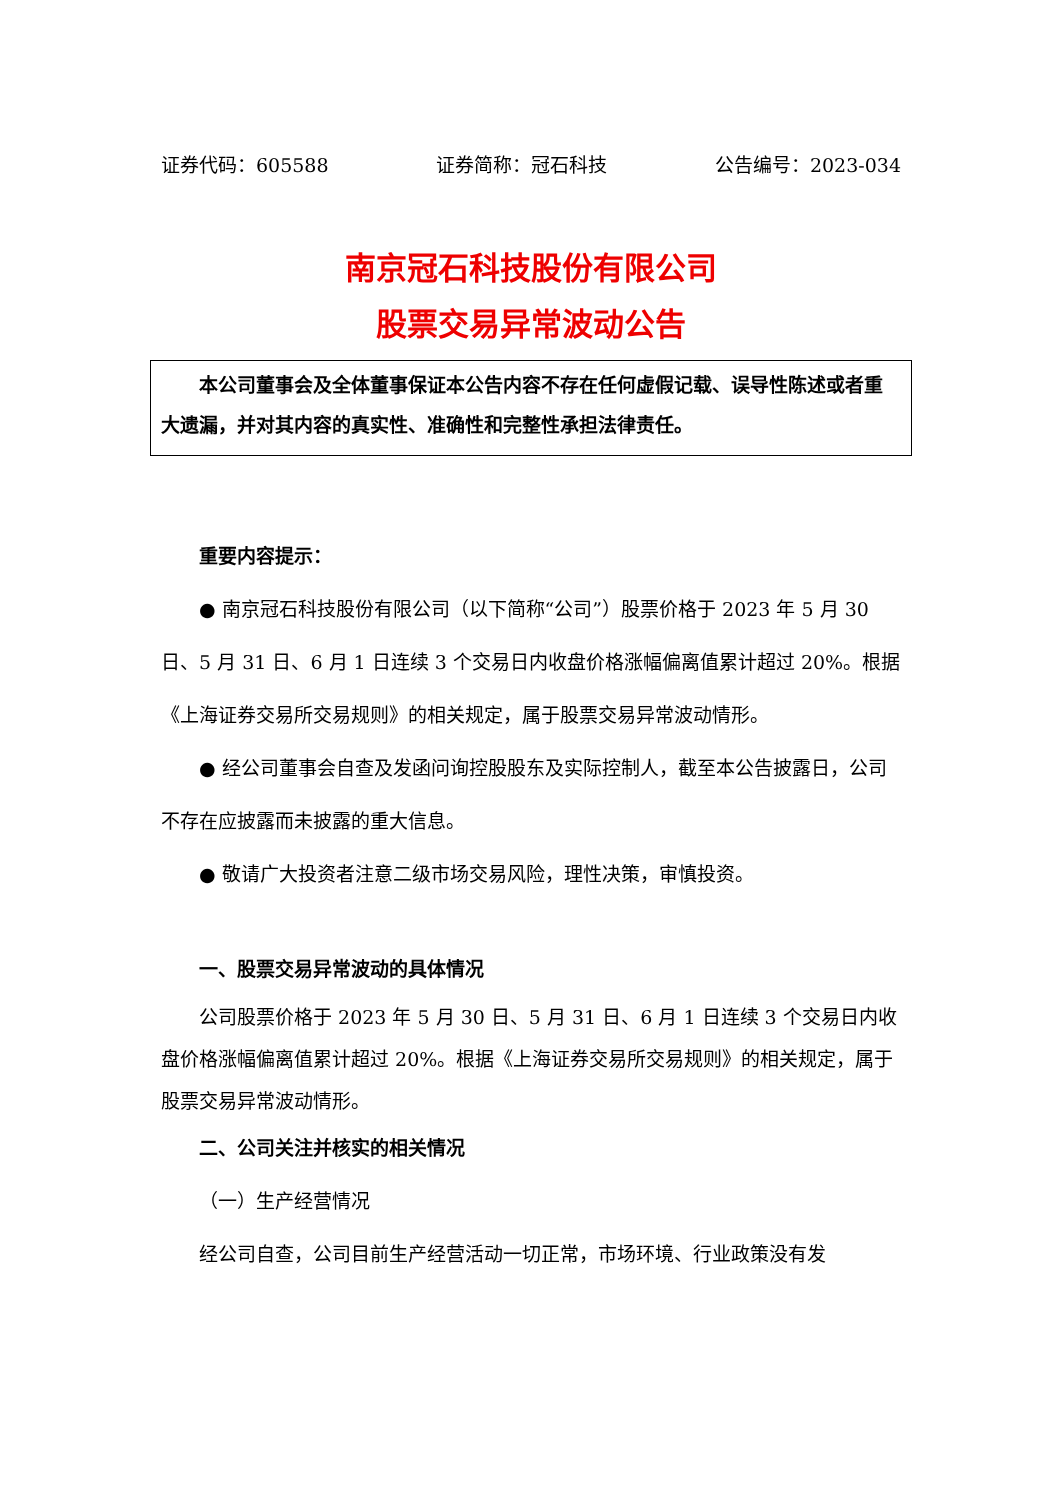证券代码：605588 证券简称：冠石科技 公告编号：2023-034
南京冠石科技股份有限公司
股票交易异常波动公告
本公司董事会及全体董事保证本公告内容不存在任何虚假记载、误导性陈述或者重大遗漏，并对其内容的真实性、准确性和完整性承担法律责任。
重要内容提示：
● 南京冠石科技股份有限公司（以下简称“公司”）股票价格于 2023 年 5 月 30 日、5 月 31 日、6 月 1 日连续 3 个交易日内收盘价格涨幅偏离值累计超过 20%。根据《上海证券交易所交易规则》的相关规定，属于股票交易异常波动情形。
● 经公司董事会自查及发函问询控股股东及实际控制人，截至本公告披露日，公司不存在应披露而未披露的重大信息。
● 敬请广大投资者注意二级市场交易风险，理性决策，审慎投资。
一、股票交易异常波动的具体情况
公司股票价格于 2023 年 5 月 30 日、5 月 31 日、6 月 1 日连续 3 个交易日内收盘价格涨幅偏离值累计超过 20%。根据《上海证券交易所交易规则》的相关规定，属于股票交易异常波动情形。
二、公司关注并核实的相关情况
（一）生产经营情况
经公司自查，公司目前生产经营活动一切正常，市场环境、行业政策没有发